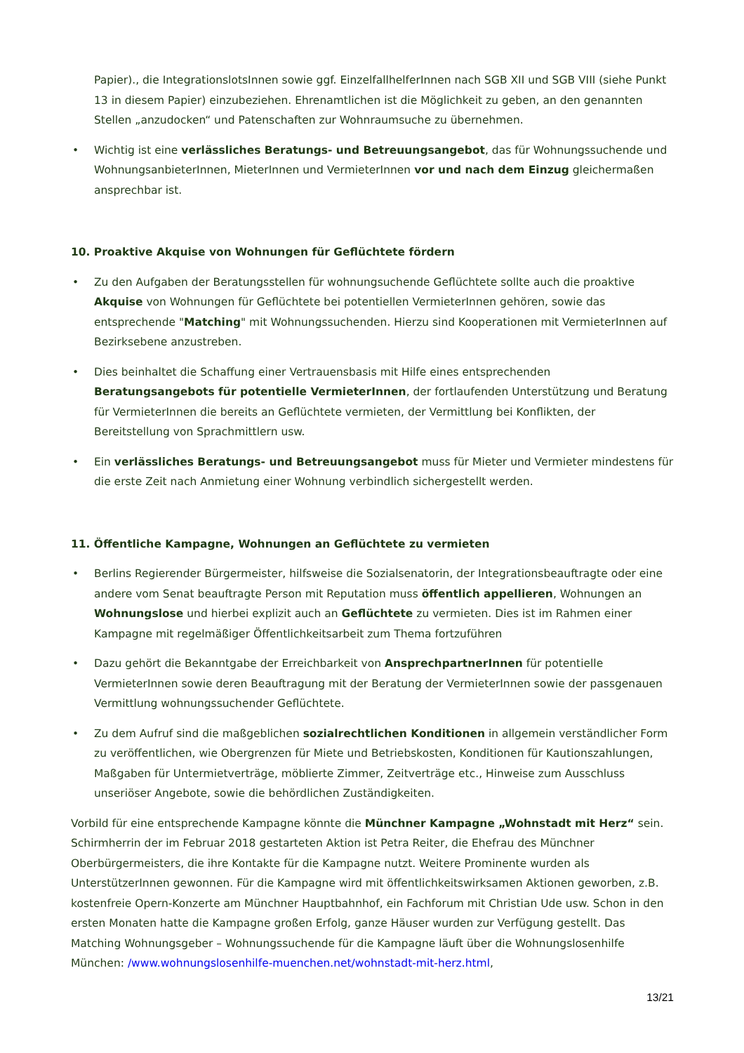Papier)., die IntegrationslotsInnen sowie ggf. EinzelfallhelferInnen nach SGB XII und SGB VIII (siehe Punkt 13 in diesem Papier) einzubeziehen. Ehrenamtlichen ist die Möglichkeit zu geben, an den genannten Stellen „anzudocken“ und Patenschaften zur Wohnraumsuche zu übernehmen.
• Wichtig ist eine verlässliches Beratungs- und Betreuungsangebot, das für Wohnungssuchende und WohnungsanbieterInnen, MieterInnen und VermieterInnen vor und nach dem Einzug gleichermaßen ansprechbar ist.
10. Proaktive Akquise von Wohnungen für Geflüchtete fördern
• Zu den Aufgaben der Beratungsstellen für wohnungsuchende Geflüchtete sollte auch die proaktive Akquise von Wohnungen für Geflüchtete bei potentiellen VermieterInnen gehören, sowie das entsprechende "Matching" mit Wohnungssuchenden. Hierzu sind Kooperationen mit VermieterInnen auf Bezirksebene anzustreben.
• Dies beinhaltet die Schaffung einer Vertrauensbasis mit Hilfe eines entsprechenden Beratungsangebots für potentielle VermieterInnen, der fortlaufenden Unterstützung und Beratung für VermieterInnen die bereits an Geflüchtete vermieten, der Vermittlung bei Konflikten, der Bereitstellung von Sprachmittlern usw.
• Ein verlässliches Beratungs- und Betreuungsangebot muss für Mieter und Vermieter mindestens für die erste Zeit nach Anmietung einer Wohnung verbindlich sichergestellt werden.
11. Öffentliche Kampagne, Wohnungen an Geflüchtete zu vermieten
• Berlins Regierender Bürgermeister, hilfsweise die Sozialsenatorin, der Integrationsbeauftragte oder eine andere vom Senat beauftragte Person mit Reputation muss öffentlich appellieren, Wohnungen an Wohnungslose und hierbei explizit auch an Geflüchtete zu vermieten. Dies ist im Rahmen einer Kampagne mit regelmäßiger Öffentlichkeitsarbeit zum Thema fortzuführen
• Dazu gehört die Bekanntgabe der Erreichbarkeit von AnsprechpartnerInnen für potentielle VermieterInnen sowie deren Beauftragung mit der Beratung der VermieterInnen sowie der passgenauen Vermittlung wohnungssuchender Geflüchtete.
• Zu dem Aufruf sind die maßgeblichen sozialrechtlichen Konditionen in allgemein verständlicher Form zu veröffentlichen, wie Obergrenzen für Miete und Betriebskosten, Konditionen für Kautionszahlungen, Maßgaben für Untermietverträge, möblierte Zimmer, Zeitverträge etc., Hinweise zum Ausschluss unseriöser Angebote, sowie die behördlichen Zuständigkeiten.
Vorbild für eine entsprechende Kampagne könnte die Münchner Kampagne „Wohnstadt mit Herz“ sein. Schirmherrin der im Februar 2018 gestarteten Aktion ist Petra Reiter, die Ehefrau des Münchner Oberbürgermeisters, die ihre Kontakte für die Kampagne nutzt. Weitere Prominente wurden als UnterstützerInnen gewonnen. Für die Kampagne wird mit öffentlichkeitswirksamen Aktionen geworben, z.B. kostenfreie Opern-Konzerte am Münchner Hauptbahnhof, ein Fachforum mit Christian Ude usw. Schon in den ersten Monaten hatte die Kampagne großen Erfolg, ganze Häuser wurden zur Verfügung gestellt. Das Matching Wohnungsgeber – Wohnungssuchende für die Kampagne läuft über die Wohnungslosenhilfe München: /www.wohnungslosenhilfe-muenchen.net/wohnstadt-mit-herz.html,
13/21